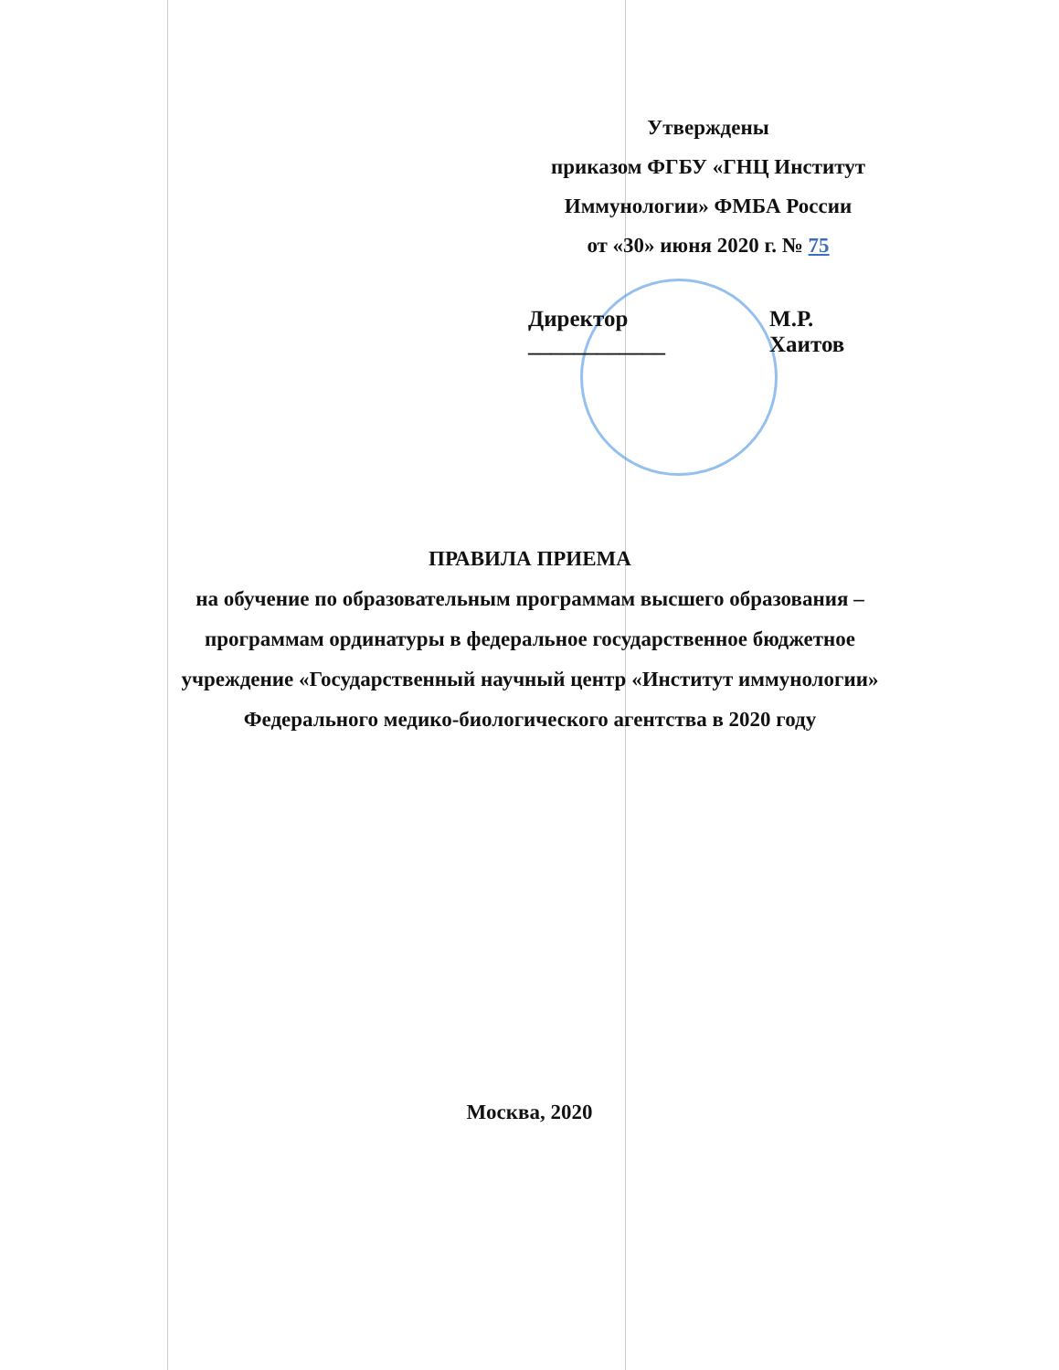Утверждены
приказом ФГБУ «ГНЦ Институт
Иммунологии» ФМБА России
от «30» июня 2020 г. № 75
Директор ____________ М.Р. Хаитов
ПРАВИЛА ПРИЕМА
на обучение по образовательным программам высшего образования – программам ординатуры в федеральное государственное бюджетное учреждение «Государственный научный центр «Институт иммунологии» Федерального медико-биологического агентства в 2020 году
Москва, 2020